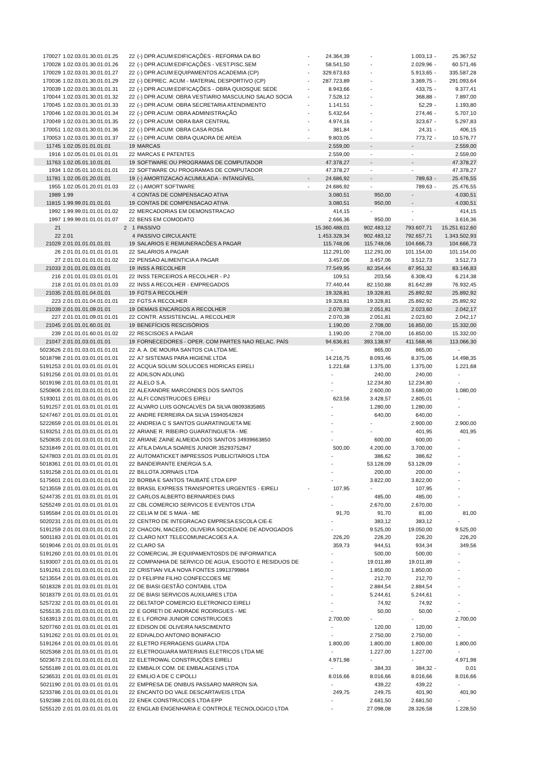| 170027 | 1.02.03.01.30.01.01.25 | 22 | (-) DPR.ACUM:EDIFICAÇÕES - REFORMA DA BO | - | 24.364,39 | - | 1.003,13 | - | 25.367,52 |
| 170028 | 1.02.03.01.30.01.01.26 | 22 | (-) DPR.ACUM:EDIFICAÇÕES - VEST.PISC.SEM | - | 58.541,50 | - | 2.029,96 | - | 60.571,46 |
| 170029 | 1.02.03.01.30.01.01.27 | 22 | (-) DPR.ACUM:EQUIPAMENTOS ACADEMIA (CP) | - | 329.673,63 | - | 5.913,65 | - | 335.587,28 |
| 170036 | 1.02.03.01.30.01.01.29 | 22 | (-) DEPREC. ACUM - MATERIAL DESPORTIVO (CP) | - | 287.723,89 | - | 3.369,75 | - | 291.093,64 |
| 170039 | 1.02.03.01.30.01.01.31 | 22 | (-) DPR.ACUM:EDIFICAÇÕES - OBRA QUIOSQUE SEDE | - | 8.943,66 | - | 433,75 | - | 9.377,41 |
| 170044 | 1.02.03.01.30.01.01.32 | 22 | (-) DPR.ACUM: OBRA VESTIARIO MASCULINO SALAO SOCIA | - | 7.528,12 | - | 368,88 | - | 7.897,00 |
| 170045 | 1.02.03.01.30.01.01.33 | 22 | (-) DPR.ACUM: OBRA SECRETARIA ATENDIMENTO | - | 1.141,51 | - | 52,29 | - | 1.193,80 |
| 170046 | 1.02.03.01.30.01.01.34 | 22 | (-) DPR.ACUM: OBRA ADMINISTRAÇÃO | - | 5.432,64 | - | 274,46 | - | 5.707,10 |
| 170049 | 1.02.03.01.30.01.01.35 | 22 | (-) DPR.ACUM: OBRA BAR CENTRAL | - | 4.974,16 | - | 323,67 | - | 5.297,83 |
| 170051 | 1.02.03.01.30.01.01.36 | 22 | (-) DPR.ACUM: OBRA CASA ROSA | - | 381,84 | - | 24,31 | - | 406,15 |
| 170053 | 1.02.03.01.30.01.01.37 | 22 | (-) DPR.ACUM: OBRA QUADRA DE AREIA | - | 9.803,05 | - | 773,72 | - | 10.576,77 |
| 11745 | 1.02.05.01.01.01.01 | 19 | MARCAS | | 2.559,00 | - | - | | 2.559,00 |
| 1916 | 1.02.05.01.01.01.01.01 | 22 | MARCAS E PATENTES | | 2.559,00 | - | - | | 2.559,00 |
| 11763 | 1.02.05.01.10.01.01 | 19 | SOFTWARE OU PROGRAMAS DE COMPUTADOR | | 47.378,27 | - | - | | 47.378,27 |
| 1934 | 1.02.05.01.10.01.01.01 | 22 | SOFTWARE OU PROGRAMAS DE COMPUTADOR | | 47.378,27 | - | - | | 47.378,27 |
| 11781 | 1.02.05.01.20.01.01 | 19 | (-) AMORTIZACAO ACUMULADA - INTANGÍVEL | - | 24.686,92 | - | 789,63 | - | 25.476,55 |
| 1955 | 1.02.05.01.20.01.01.03 | 22 | (-) AMORT SOFTWARE | - | 24.686,92 | - | 789,63 | - | 25.476,55 |
| 1989 | 1.99 | 4 | CONTAS DE COMPENSACAO ATIVA | | 3.080,51 | 950,00 | - | | 4.030,51 |
| 11815 | 1.99.99.01.01.01.01 | 19 | CONTAS DE COMPENSACAO ATIVA | | 3.080,51 | 950,00 | - | | 4.030,51 |
| 1992 | 1.99.99.01.01.01.01.02 | 22 | MERCADORIAS EM DEMONSTRACAO | | 414,15 | - | - | | 414,15 |
| 1997 | 1.99.99.01.01.01.01.07 | 22 | BENS EM COMODATO | | 2.666,36 | 950,00 | - | | 3.616,36 |
| 21 | 2 | 1 | PASSIVO | | 15.360.488,01 | 902.483,12 | 793.607,71 | | 15.251.612,60 |
| 22 | 2.01 | 4 | PASSIVO CIRCULANTE | | 1.453.328,34 | 902.483,12 | 792.657,71 | | 1.343.502,93 |
| 21029 | 2.01.01.01.01.01.01 | 19 | SALARIOS E REMUNERACÕES A PAGAR | | 115.748,06 | 115.748,06 | 104.666,73 | | 104.666,73 |
| 26 | 2.01.01.01.01.01.01.01 | 22 | SALARIOS A PAGAR | | 112.291,00 | 112.291,00 | 101.154,00 | | 101.154,00 |
| 27 | 2.01.01.01.01.01.01.02 | 22 | PENSAO ALIMENTICIA A PAGAR | | 3.457,06 | 3.457,06 | 3.512,73 | | 3.512,73 |
| 21033 | 2.01.01.01.03.01.01 | 19 | INSS A RECOLHER | | 77.549,95 | 82.354,44 | 87.951,32 | | 83.146,83 |
| 216 | 2.01.01.01.03.01.01.01 | 22 | INSS TERCEIROS A RECOLHER - PJ | | 109,51 | 203,56 | 6.308,43 | | 6.214,38 |
| 218 | 2.01.01.01.03.01.01.03 | 22 | INSS A RECOLHER - EMPREGADOS | | 77.440,44 | 82.150,88 | 81.642,89 | | 76.932,45 |
| 21035 | 2.01.01.01.04.01.01 | 19 | FGTS A RECOLHER | | 19.328,81 | 19.328,81 | 25.892,92 | | 25.892,92 |
| 223 | 2.01.01.01.04.01.01.01 | 22 | FGTS A RECOLHER | | 19.328,81 | 19.328,81 | 25.892,92 | | 25.892,92 |
| 21039 | 2.01.01.01.09.01.01 | 19 | DEMAIS ENCARGOS A RECOLHER | | 2.070,38 | 2.051,81 | 2.023,60 | | 2.042,17 |
| 227 | 2.01.01.01.09.01.01.01 | 22 | CONTR. ASSISTENCIAL. A RECOLHER | | 2.070,38 | 2.051,81 | 2.023,60 | | 2.042,17 |
| 21045 | 2.01.01.01.60.01.01 | 19 | BENEFÍCIOS RESCISÓRIOS | | 1.190,00 | 2.708,00 | 16.850,00 | | 15.332,00 |
| 239 | 2.01.01.01.60.01.01.02 | 22 | RESCISOES A PAGAR | | 1.190,00 | 2.708,00 | 16.850,00 | | 15.332,00 |
| 21047 | 2.01.01.03.01.01.01 | 19 | FORNECEDORES - OPER. COM PARTES NAO RELAC. PAÍS | | 94.636,81 | 393.138,97 | 411.568,46 | | 113.066,30 |
| 5023626 | 2.01.01.03.01.01.01.01 | 22 | A. A. DE MOURA SANTOS CIA LTDA ME. | | - | 865,00 | 865,00 | | - |
| 5018798 | 2.01.01.03.01.01.01.01 | 22 | A7 SISTEMAS PARA HIGIENE LTDA | | 14.216,75 | 8.093,46 | 8.375,06 | | 14.498,35 |
| 5191253 | 2.01.01.03.01.01.01.01 | 22 | ACQUA SOLUM SOLUCOES HIDRICAS EIRELI | | 1.221,68 | 1.375,00 | 1.375,00 | | 1.221,68 |
| 5191256 | 2.01.01.03.01.01.01.01 | 22 | ADILSON ADLUNG | | - | 240,00 | 240,00 | | - |
| 5019198 | 2.01.01.03.01.01.01.01 | 22 | ALELO S.A. | | - | 12.234,80 | 12.234,80 | | - |
| 5250806 | 2.01.01.03.01.01.01.01 | 22 | ALEXANDRE MARCONDES DOS SANTOS | | - | 2.600,00 | 3.680,00 | | 1.080,00 |
| 5193011 | 2.01.01.03.01.01.01.01 | 22 | ALFI CONSTRUCOES EIRELI | | 623,56 | 3.428,57 | 2.805,01 | | - |
| 5191257 | 2.01.01.03.01.01.01.01 | 22 | ALVARO LUIS GONCALVES DA SILVA 08093835865 | | - | 1.280,00 | 1.280,00 | | - |
| 5247467 | 2.01.01.03.01.01.01.01 | 22 | ANDRE FERREIRA DA SILVA 15940542824 | | - | 640,00 | 640,00 | | - |
| 5222659 | 2.01.01.03.01.01.01.01 | 22 | ANDREIA C S SANTOS GUARATINGUETA ME | | - | - | 2.900,00 | | 2.900,00 |
| 5193251 | 2.01.01.03.01.01.01.01 | 22 | ARIANE R. RIBEIRO GUARATINGUETA - ME | | - | - | 401,95 | | 401,95 |
| 5250835 | 2.01.01.03.01.01.01.01 | 22 | ARIANE ZAINE ALMEIDA DOS SANTOS 34939663850 | | - | 600,00 | 600,00 | | - |
| 5231849 | 2.01.01.03.01.01.01.01 | 22 | ATILA DAVILA SOARES JUNIOR 35293752847 | | 500,00 | 4.200,00 | 3.700,00 | | - |
| 5247803 | 2.01.01.03.01.01.01.01 | 22 | AUTOMATICKET IMPRESSOS PUBLICITARIOS LTDA | | - | 386,62 | 386,62 | | - |
| 5018361 | 2.01.01.03.01.01.01.01 | 22 | BANDEIRANTE ENERGIA S.A. | | - | 53.128,09 | 53.128,09 | | - |
| 5191258 | 2.01.01.03.01.01.01.01 | 22 | BILLOTA JORNAIS LTDA | | - | 200,00 | 200,00 | | - |
| 5175601 | 2.01.01.03.01.01.01.01 | 22 | BORBA E SANTOS TAUBATÉ LTDA EPP | | - | 3.822,00 | 3.822,00 | | - |
| 5213559 | 2.01.01.03.01.01.01.01 | 22 | BRASIL EXPRESS TRANSPORTES URGENTES - EIRELI | - | 107,95 | - | 107,95 | | - |
| 5244735 | 2.01.01.03.01.01.01.01 | 22 | CARLOS ALBERTO BERNARDES DIAS | | - | 485,00 | 485,00 | | - |
| 5255249 | 2.01.01.03.01.01.01.01 | 22 | CBL COMERCIO SERVICOS E EVENTOS LTDA | | - | 2.670,00 | 2.670,00 | | - |
| 5195584 | 2.01.01.03.01.01.01.01 | 22 | CELIA M DE S MAIA - ME | | 91,70 | 91,70 | 81,00 | | 81,00 |
| 5020231 | 2.01.01.03.01.01.01.01 | 22 | CENTRO DE INTEGRACAO EMPRESA ESCOLA CIE-E | | - | 383,12 | 383,12 | | - |
| 5191259 | 2.01.01.03.01.01.01.01 | 22 | CHACON, MACEDO, OLIVEIRA SOCIEDADE DE ADVOGADOS | | - | 9.525,00 | 19.050,00 | | 9.525,00 |
| 5001183 | 2.01.01.03.01.01.01.01 | 22 | CLARO NXT TELECOMUNICACOES A.A. | | 226,20 | 226,20 | 226,20 | | 226,20 |
| 5019046 | 2.01.01.03.01.01.01.01 | 22 | CLARO SA | | 359,73 | 944,51 | 934,34 | | 349,56 |
| 5191260 | 2.01.01.03.01.01.01.01 | 22 | COMERCIAL JR EQUIPAMENTOSDS DE INFORMATICA | | - | 500,00 | 500,00 | | - |
| 5193007 | 2.01.01.03.01.01.01.01 | 22 | COMPANHIA DE SERVICO DE AGUA, ESGOTO E RESIDUOS DE | | - | 19.011,89 | 19.011,89 | | - |
| 5191261 | 2.01.01.03.01.01.01.01 | 22 | CRISTIAN VILA NOVA FONTES 19913799864 | | - | 1.850,00 | 1.850,00 | | - |
| 5213554 | 2.01.01.03.01.01.01.01 | 22 | D FELIPINI FILHO CONFECCOES ME | | - | 212,70 | 212,70 | | - |
| 5018328 | 2.01.01.03.01.01.01.01 | 22 | DE BIASI GESTÃO CONTABIL LTDA | | - | 2.884,54 | 2.884,54 | | - |
| 5018379 | 2.01.01.03.01.01.01.01 | 22 | DE BIASI SERVICOS AUXILIARES LTDA | | - | 5.244,61 | 5.244,61 | | - |
| 5257232 | 2.01.01.03.01.01.01.01 | 22 | DELTATOP COMERCIO ELETRONICO EIRELI | | - | 74,92 | 74,92 | | - |
| 5255135 | 2.01.01.03.01.01.01.01 | 22 | E GORETI DE ANDRADE RODRIGUES - ME | | - | 50,00 | 50,00 | | - |
| 5163913 | 2.01.01.03.01.01.01.01 | 22 | E L FORONI JUNIOR CONSTRUCOES | | 2.700,00 | - | - | | 2.700,00 |
| 5207760 | 2.01.01.03.01.01.01.01 | 22 | EDISON DE OLIVEIRA NASCIMENTO | | - | 120,00 | 120,00 | | - |
| 5191262 | 2.01.01.03.01.01.01.01 | 22 | EDIVALDO ANTONIO BONIFACIO | | - | 2.750,00 | 2.750,00 | | - |
| 5191264 | 2.01.01.03.01.01.01.01 | 22 | ELETRO FERRAGENS GUARA LTDA | | 1.800,00 | 1.800,00 | 1.800,00 | | 1.800,00 |
| 5025368 | 2.01.01.03.01.01.01.01 | 22 | ELETROGUARA MATERIAIS ELETRICOS LTDA ME | | - | 1.227,00 | 1.227,00 | | - |
| 5023673 | 2.01.01.03.01.01.01.01 | 22 | ELETROWAL CONSTRUÇÕES EIRELI | | 4.971,98 | - | - | | 4.971,98 |
| 5255189 | 2.01.01.03.01.01.01.01 | 22 | EMBALIX COM. DE EMBALAGENS LTDA | | - | 384,33 | 384,32 | - | 0,01 |
| 5236531 | 2.01.01.03.01.01.01.01 | 22 | EMILIO A DE C CIPOLLI | | 8.016,66 | 8.016,66 | 8.016,66 | | 8.016,66 |
| 5021190 | 2.01.01.03.01.01.01.01 | 22 | EMPRESA DE ONIBUS PASSARO MARRON S/A. | | - | 439,22 | 439,22 | | - |
| 5233786 | 2.01.01.03.01.01.01.01 | 22 | ENCANTO DO VALE DESCARTAVEIS LTDA | | 249,75 | 249,75 | 401,90 | | 401,90 |
| 5192388 | 2.01.01.03.01.01.01.01 | 22 | ENEK CONSTRUCOES LTDA EPP | | - | 2.681,50 | 2.681,50 | | - |
| 5255120 | 2.01.01.03.01.01.01.01 | 22 | ENGLAB ENGENHARIA E CONTROLE TECNOLOGICO LTDA | | - | 27.098,08 | 28.326,58 | | 1.228,50 |